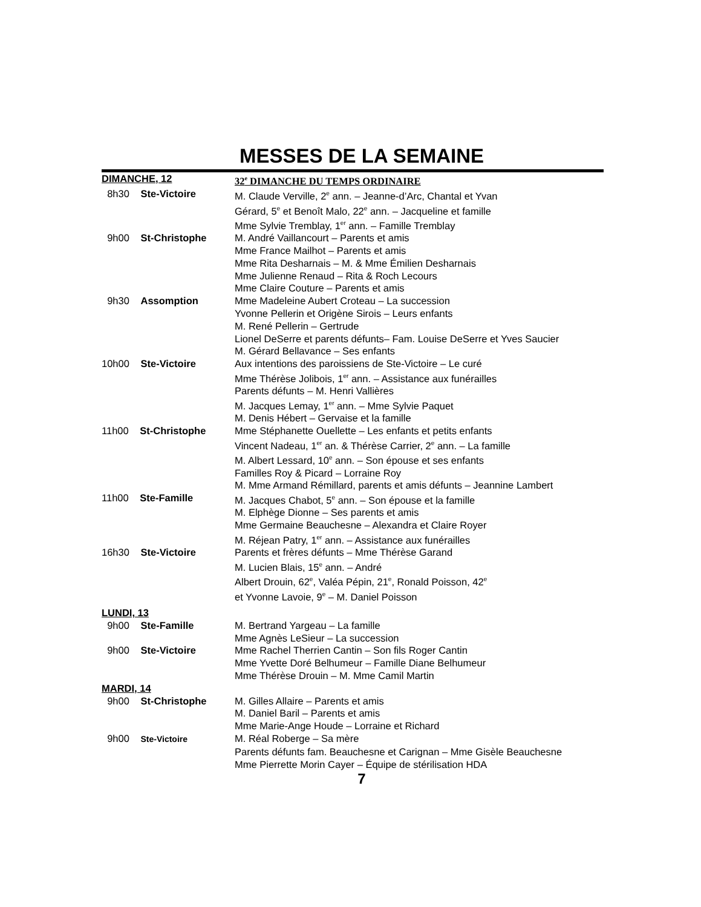MESSES DE LA SEMAINE
| DIMANCHE, 12 | 32<sup>e</sup> DIMANCHE DU TEMPS ORDINAIRE |
| 8h30 Ste-Victoire | M. Claude Verville, 2<sup>e</sup> ann. – Jeanne-d’Arc, Chantal et Yvan |
| | Gérard, 5<sup>e</sup> et Benoît Malo, 22<sup>e</sup> ann. – Jacqueline et famille |
| | Mme Sylvie Tremblay, 1<sup>er</sup> ann. – Famille Tremblay |
| 9h00 St-Christophe | M. André Vaillancourt – Parents et amis |
| | Mme France Mailhot – Parents et amis |
| | Mme Rita Desharnais – M. & Mme Émilien Desharnais |
| | Mme Julienne Renaud – Rita & Roch Lecours |
| | Mme Claire Couture – Parents et amis |
| 9h30 Assomption | Mme Madeleine Aubert Croteau – La succession |
| | Yvonne Pellerin et Origène Sirois – Leurs enfants |
| | M. René Pellerin – Gertrude |
| | Lionel DeSerre et parents défunts– Fam. Louise DeSerre et Yves Saucier |
| | M. Gérard Bellavance – Ses enfants |
| 10h00 Ste-Victoire | Aux intentions des paroissiens de Ste-Victoire – Le curé |
| | Mme Thérèse Jolibois, 1<sup>er</sup> ann. – Assistance aux funérailles |
| | Parents défunts – M. Henri Vallières |
| | M. Jacques Lemay, 1<sup>er</sup> ann. – Mme Sylvie Paquet |
| | M. Denis Hébert – Gervaise et la famille |
| 11h00 St-Christophe | Mme Stéphanette Ouellette – Les enfants et petits enfants |
| | Vincent Nadeau, 1<sup>er</sup> an. & Thérèse Carrier, 2<sup>e</sup> ann. – La famille |
| | M. Albert Lessard, 10<sup>e</sup> ann. – Son épouse et ses enfants |
| | Familles Roy & Picard – Lorraine Roy |
| | M. Mme Armand Rémillard, parents et amis défunts – Jeannine Lambert |
| 11h00 Ste-Famille | M. Jacques Chabot, 5<sup>e</sup> ann. – Son épouse et la famille |
| | M. Elphège Dionne – Ses parents et amis |
| | Mme Germaine Beauchesne – Alexandra et Claire Royer |
| | M. Réjean Patry, 1<sup>er</sup> ann. – Assistance aux funérailles |
| 16h30 Ste-Victoire | Parents et frères défunts – Mme Thérèse Garand |
| | M. Lucien Blais, 15<sup>e</sup> ann. – André |
| | Albert Drouin, 62<sup>e</sup>, Valéa Pépin, 21<sup>e</sup>, Ronald Poisson, 42<sup>e</sup> |
| | et Yvonne Lavoie, 9<sup>e</sup> – M. Daniel Poisson |
| LUNDI, 13 | |
| 9h00 Ste-Famille | M. Bertrand Yargeau – La famille |
| | Mme Agnès LeSieur – La succession |
| 9h00 Ste-Victoire | Mme Rachel Therrien Cantin – Son fils Roger Cantin |
| | Mme Yvette Doré Belhumeur – Famille Diane Belhumeur |
| | Mme Thérèse Drouin – M. Mme Camil Martin |
| MARDI, 14 | |
| 9h00 St-Christophe | M. Gilles Allaire – Parents et amis |
| | M. Daniel Baril – Parents et amis |
| | Mme Marie-Ange Houde – Lorraine et Richard |
| 9h00 Ste-Victoire | M. Réal Roberge – Sa mère |
| | Parents défunts fam. Beauchesne et Carignan – Mme Gisèle Beauchesne |
| | Mme Pierrette Morin Cayer – Équipe de stérilisation HDA |
7